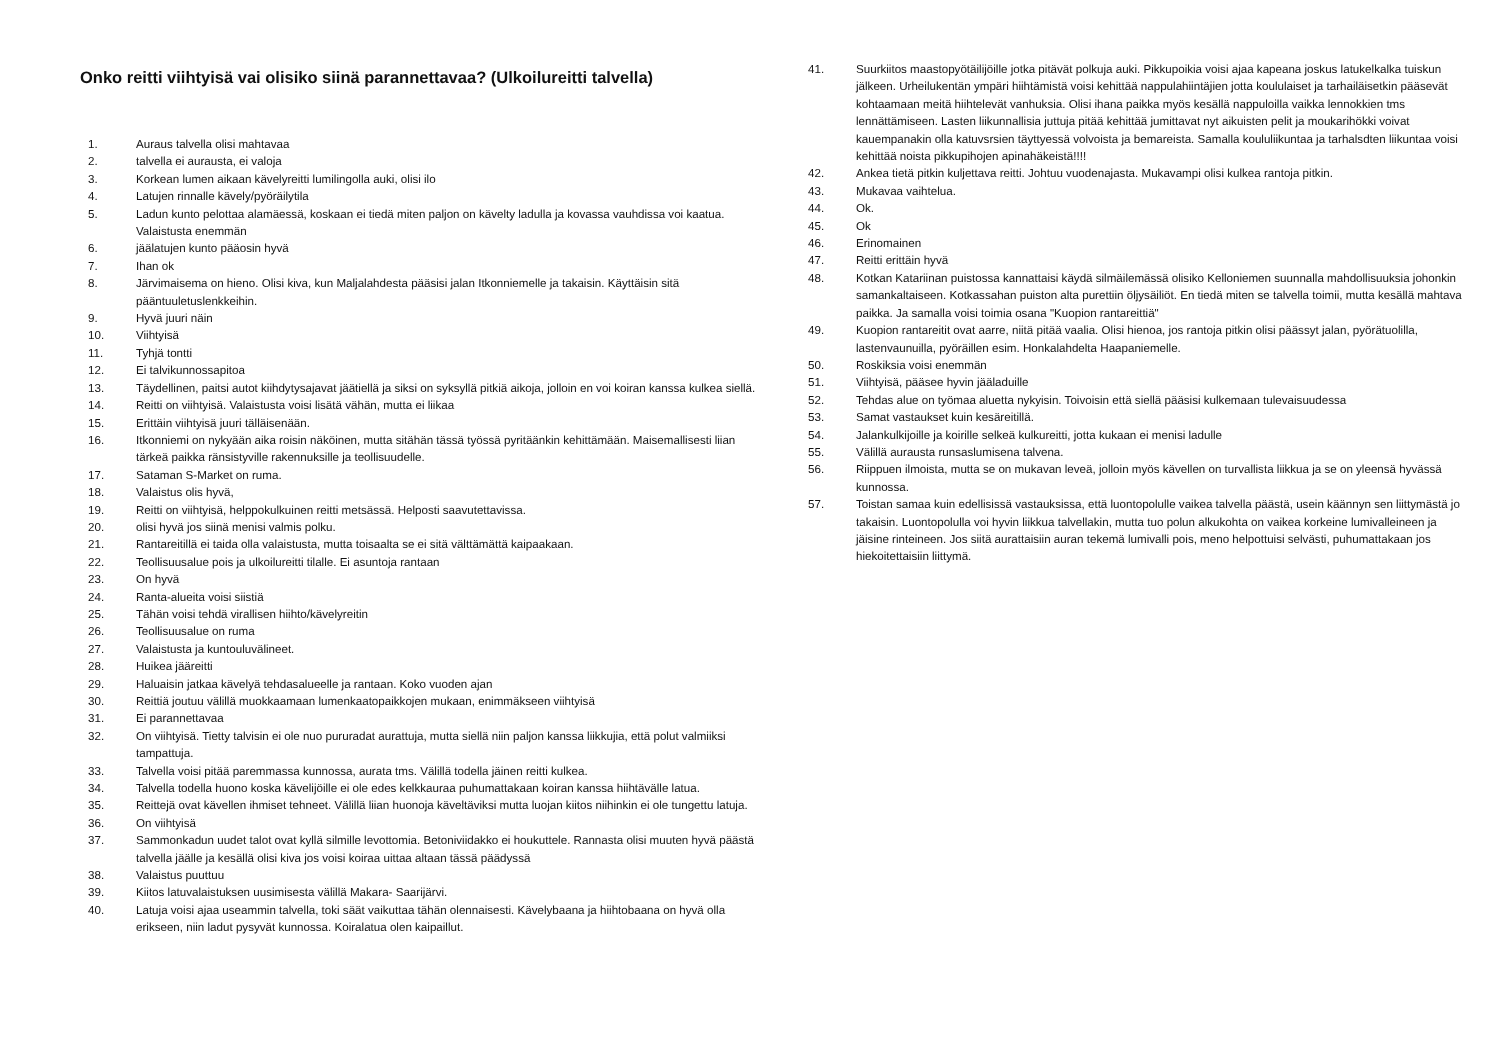Onko reitti viihtyisä vai olisiko siinä parannettavaa? (Ulkoilureitti talvella)
1. Auraus talvella olisi mahtavaa
2. talvella ei aurausta, ei valoja
3. Korkean lumen aikaan kävelyreitti lumilingolla auki, olisi ilo
4. Latujen rinnalle kävely/pyöräilytila
5. Ladun kunto pelottaa alamäessä, koskaan ei tiedä miten paljon on kävelty ladulla ja kovassa vauhdissa voi kaatua. Valaistusta enemmän
6. jäälatujen kunto pääosin hyvä
7. Ihan ok
8. Järvimaisema on hieno. Olisi kiva, kun Maljalahdesta pääsisi jalan Itkonniemelle ja takaisin. Käyttäisin sitä pääntuuletuslenkkeihin.
9. Hyvä juuri näin
10. Viihtyisä
11. Tyhjä tontti
12. Ei talvikunnossapitoa
13. Täydellinen, paitsi autot kiihdytysajavat jäätiellä ja siksi on syksyllä pitkiä aikoja, jolloin en voi koiran kanssa kulkea siellä.
14. Reitti on viihtyisä. Valaistusta voisi lisätä vähän, mutta ei liikaa
15. Erittäin viihtyisä juuri tälläisenään.
16. Itkonniemi on nykyään aika roisin näköinen, mutta sitähän tässä työssä pyritäänkin kehittämään. Maisemallisesti liian tärkeä paikka ränsistyville rakennuksille ja teollisuudelle.
17. Sataman S-Market on ruma.
18. Valaistus olis hyvä,
19. Reitti on viihtyisä, helppokulkuinen reitti metsässä. Helposti saavutettavissa.
20. olisi hyvä jos siinä menisi valmis polku.
21. Rantareitillä ei taida olla valaistusta, mutta toisaalta se ei sitä välttämättä kaipaakaan.
22. Teollisuusalue pois ja ulkoilureitti tilalle. Ei asuntoja rantaan
23. On hyvä
24. Ranta-alueita voisi siistiä
25. Tähän voisi tehdä virallisen hiihto/kävelyreitin
26. Teollisuusalue on ruma
27. Valaistusta ja kuntouluvälineet.
28. Huikea jääreitti
29. Haluaisin jatkaa kävelyä tehdasalueelle ja rantaan. Koko vuoden ajan
30. Reittiä joutuu välillä muokkaamaan lumenkaatopaikkojen mukaan, enimmäkseen viihtyisä
31. Ei parannettavaa
32. On viihtyisä. Tietty talvisin ei ole nuo pururadat aurattuja, mutta siellä niin paljon kanssa liikkujia, että polut valmiiksi tampattuja.
33. Talvella voisi pitää paremmassa kunnossa, aurata tms. Välillä todella jäinen reitti kulkea.
34. Talvella todella huono koska kävelijöille ei ole edes kelkkauraa puhumattakaan koiran kanssa hiihtävälle latua.
35. Reittejä ovat kävellen ihmiset tehneet. Välillä liian huonoja käveltäviksi mutta luojan kiitos niihinkin ei ole tungettu latuja.
36. On viihtyisä
37. Sammonkadun uudet talot ovat kyllä silmille levottomia. Betoniviidakko ei houkuttele. Rannasta olisi muuten hyvä päästä talvella jäälle ja kesällä olisi kiva jos voisi koiraa uittaa altaan tässä päädyssä
38. Valaistus puuttuu
39. Kiitos latuvalaistuksen uusimisesta välillä Makara- Saarijärvi.
40. Latuja voisi ajaa useammin talvella, toki säät vaikuttaa tähän olennaisesti. Kävelybaana ja hiihtobaana on hyvä olla erikseen, niin ladut pysyvät kunnossa. Koiralatua olen kaipaillut.
41. Suurkiitos maastopyötäilijöille jotka pitävät polkuja auki. Pikkupoikia voisi ajaa kapeana joskus latukelkalka tuiskun jälkeen. Urheilukentän ympäri hiihtämistä voisi kehittää nappulahiintäjien jotta koululaiset ja tarhailäisetkin pääsevät kohtaamaan meitä hiihtelevät vanhuksia. Olisi ihana paikka myös kesällä nappuloilla vaikka lennokkien tms lennättämiseen. Lasten liikunnallisia juttuja pitää kehittää jumittavat nyt aikuisten pelit ja moukarihökki voivat kauempanakin olla katuvsrsien täyttyessä volvoista ja bemareista. Samalla koululiikuntaa ja tarhalsdten liikuntaa voisi kehittää noista pikkupihojen apinahäkeistä!!!!
42. Ankea tietä pitkin kuljettava reitti. Johtuu vuodenajasta. Mukavampi olisi kulkea rantoja pitkin.
43. Mukavaa vaihtelua.
44. Ok.
45. Ok
46. Erinomainen
47. Reitti erittäin hyvä
48. Kotkan Katariinan puistossa kannattaisi käydä silmäilemässä olisiko Kelloniemen suunnalla mahdollisuuksia johonkin samankaltaiseen. Kotkassahan puiston alta purettiin öljysäiliöt. En tiedä miten se talvella toimii, mutta kesällä mahtava paikka. Ja samalla voisi toimia osana "Kuopion rantareittiä"
49. Kuopion rantareitit ovat aarre, niitä pitää vaalia. Olisi hienoa, jos rantoja pitkin olisi päässyt jalan, pyörätuolilla, lastenvaunuilla, pyöräillen esim. Honkalahdelta Haapaniemelle.
50. Roskiksia voisi enemmän
51. Viihtyisä, pääsee hyvin jääladuille
52. Tehdas alue on työmaa aluetta nykyisin. Toivoisin että siellä pääsisi kulkemaan tulevaisuudessa
53. Samat vastaukset kuin kesäreitillä.
54. Jalankulkijoille ja koirille selkeä kulkureitti, jotta kukaan ei menisi ladulle
55. Välillä aurausta runsaslumisena talvena.
56. Riippuen ilmoista, mutta se on mukavan leveä, jolloin myös kävellen on turvallista liikkua ja se on yleensä hyvässä kunnossa.
57. Toistan samaa kuin edellisissä vastauksissa, että luontopolulle vaikea talvella päästä, usein käännyn sen liittymästä jo takaisin. Luontopolulla voi hyvin liikkua talvellakin, mutta tuo polun alkukohta on vaikea korkeine lumivalleineen ja jäisine rinteineen. Jos siitä aurattaisiin auran tekemä lumivalli pois, meno helpottuisi selvästi, puhumattakaan jos hiekoitettaisiin liittymä.